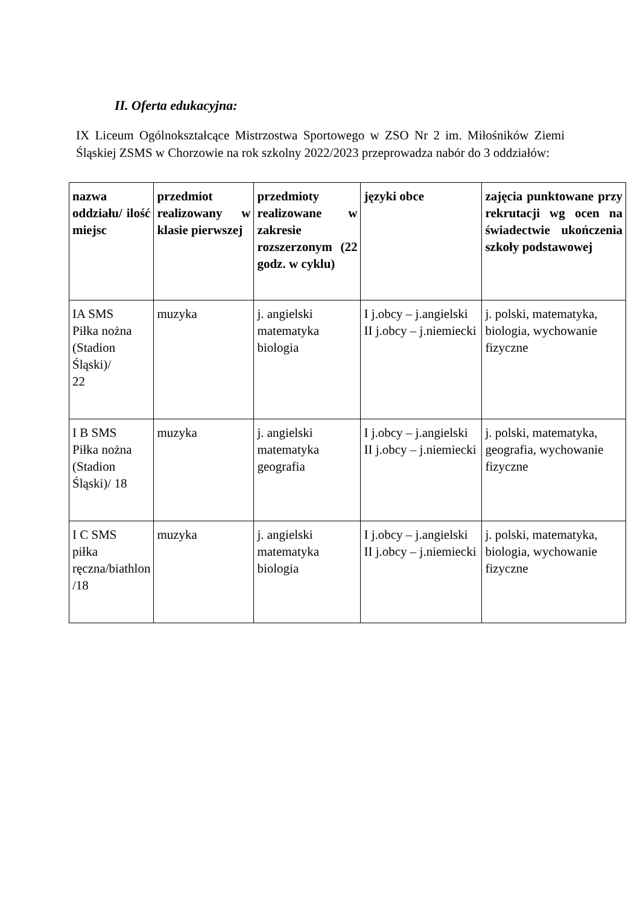II. Oferta edukacyjna:
IX Liceum Ogólnokształcące Mistrzostwa Sportowego w ZSO Nr 2 im. Miłośników Ziemi Śląskiej ZSMS w Chorzowie na rok szkolny 2022/2023 przeprowadza nabór do 3 oddziałów:
| nazwa oddziału/ ilość miejsc | przedmiot realizowany w klasie pierwszej | przedmioty realizowane w zakresie rozszerzonym (22 godz. w cyklu) | języki obce | zajęcia punktowane przy rekrutacji wg ocen na świadectwie ukończenia szkoły podstawowej |
| --- | --- | --- | --- | --- |
| IA SMS Piłka nożna (Stadion Śląski)/ 22 | muzyka | j. angielski matematyka biologia | I j.obcy – j.angielski II j.obcy – j.niemiecki | j. polski, matematyka, biologia, wychowanie fizyczne |
| I B SMS Piłka nożna (Stadion Śląski)/ 18 | muzyka | j. angielski matematyka geografia | I j.obcy – j.angielski II j.obcy – j.niemiecki | j. polski, matematyka, geografia, wychowanie fizyczne |
| I C SMS piłka ręczna/biathlon /18 | muzyka | j. angielski matematyka biologia | I j.obcy – j.angielski II j.obcy – j.niemiecki | j. polski, matematyka, biologia, wychowanie fizyczne |